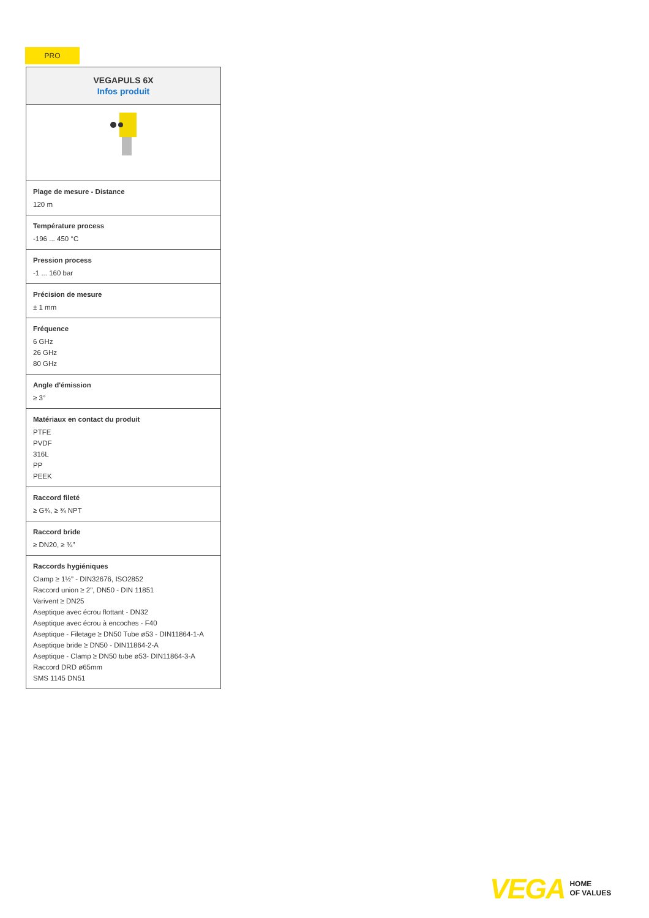PRO
| VEGAPULS 6X Infos produit |
| --- |
| Plage de mesure - Distance 120 m |
| Température process -196 ... 450 °C |
| Pression process -1 ... 160 bar |
| Précision de mesure ± 1 mm |
| Fréquence 6 GHz 26 GHz 80 GHz |
| Angle d'émission ≥ 3° |
| Matériaux en contact du produit PTFE PVDF 316L PP PEEK |
| Raccord fileté ≥ G¾, ≥ ¾ NPT |
| Raccord bride ≥ DN20, ≥ ¾" |
| Raccords hygiéniques Clamp ≥ 1½" - DIN32676, ISO2852 Raccord union ≥ 2", DN50 - DIN 11851 Varivent ≥ DN25 Aseptique avec écrou flottant - DN32 Aseptique avec écrou à encoches - F40 Aseptique - Filetage ≥ DN50 Tube ø53 - DIN11864-1-A Aseptique bride ≥ DN50 - DIN11864-2-A Aseptique - Clamp ≥ DN50 tube ø53- DIN11864-3-A Raccord DRD ø65mm SMS 1145 DN51 |
VEGA HOME
OF VALUES